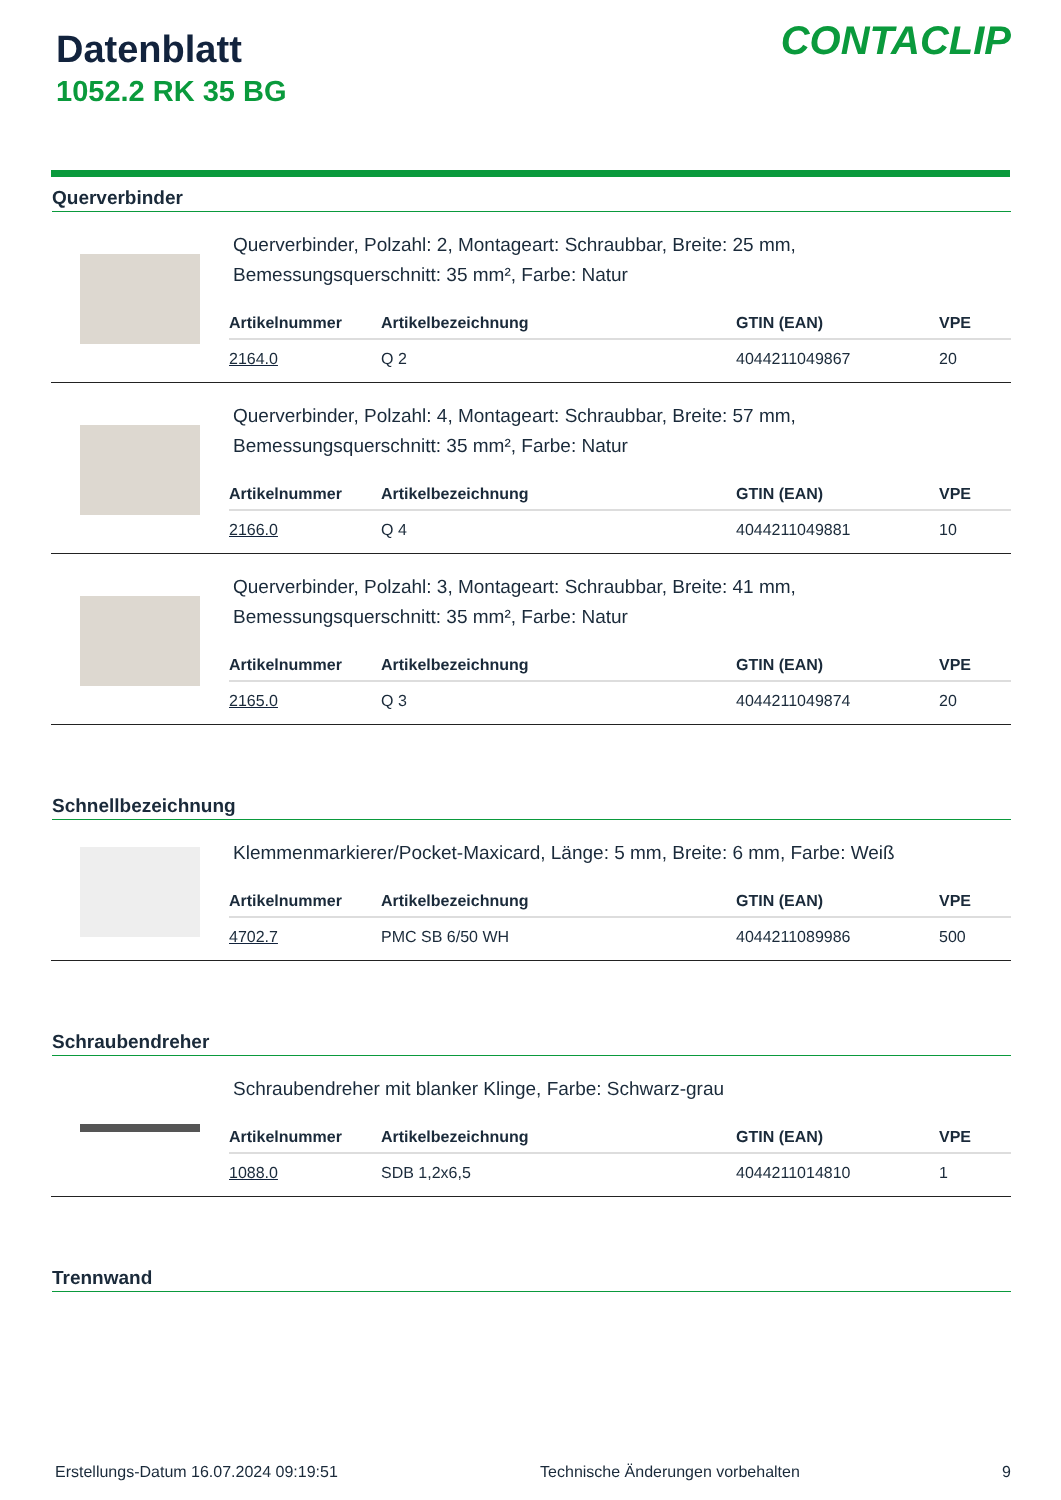Datenblatt
1052.2 RK 35 BG
CONTACLIP
Querverbinder
Querverbinder, Polzahl: 2, Montageart: Schraubbar, Breite: 25 mm,
Bemessungsquerschnitt: 35 mm², Farbe: Natur
| Artikelnummer | Artikelbezeichnung | GTIN (EAN) | VPE |
| --- | --- | --- | --- |
| 2164.0 | Q 2 | 4044211049867 | 20 |
Querverbinder, Polzahl: 4, Montageart: Schraubbar, Breite: 57 mm,
Bemessungsquerschnitt: 35 mm², Farbe: Natur
| Artikelnummer | Artikelbezeichnung | GTIN (EAN) | VPE |
| --- | --- | --- | --- |
| 2166.0 | Q 4 | 4044211049881 | 10 |
Querverbinder, Polzahl: 3, Montageart: Schraubbar, Breite: 41 mm,
Bemessungsquerschnitt: 35 mm², Farbe: Natur
| Artikelnummer | Artikelbezeichnung | GTIN (EAN) | VPE |
| --- | --- | --- | --- |
| 2165.0 | Q 3 | 4044211049874 | 20 |
Schnellbezeichnung
Klemmenmarkierer/Pocket-Maxicard, Länge: 5 mm, Breite: 6 mm, Farbe: Weiß
| Artikelnummer | Artikelbezeichnung | GTIN (EAN) | VPE |
| --- | --- | --- | --- |
| 4702.7 | PMC SB 6/50 WH | 4044211089986 | 500 |
Schraubendreher
Schraubendreher mit blanker Klinge, Farbe: Schwarz-grau
| Artikelnummer | Artikelbezeichnung | GTIN (EAN) | VPE |
| --- | --- | --- | --- |
| 1088.0 | SDB 1,2x6,5 | 4044211014810 | 1 |
Trennwand
Erstellungs-Datum 16.07.2024 09:19:51 Technische Änderungen vorbehalten 9